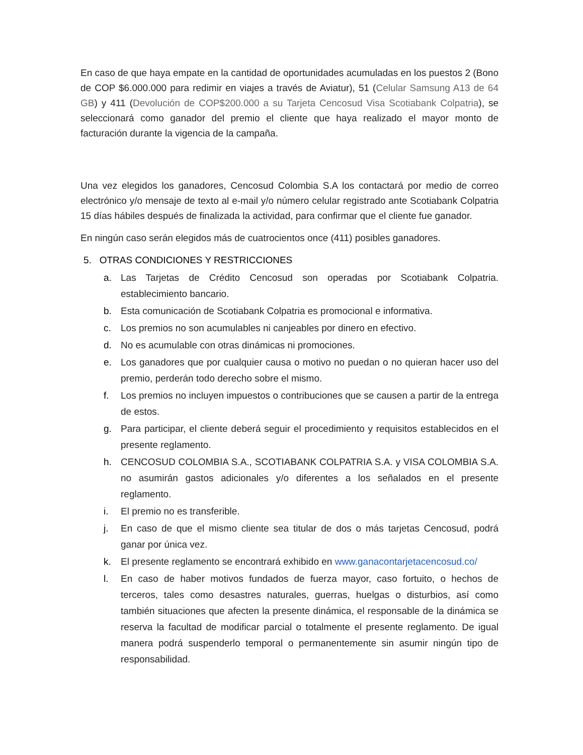En caso de que haya empate en la cantidad de oportunidades acumuladas en los puestos 2 (Bono de COP $6.000.000 para redimir en viajes a través de Aviatur), 51 (Celular Samsung A13 de 64 GB) y 411 (Devolución de COP$200.000 a su Tarjeta Cencosud Visa Scotiabank Colpatria), se seleccionará como ganador del premio el cliente que haya realizado el mayor monto de facturación durante la vigencia de la campaña.
Una vez elegidos los ganadores, Cencosud Colombia S.A los contactará por medio de correo electrónico y/o mensaje de texto al e-mail y/o número celular registrado ante Scotiabank Colpatria 15 días hábiles después de finalizada la actividad, para confirmar que el cliente fue ganador.
En ningún caso serán elegidos más de cuatrocientos once (411) posibles ganadores.
5. OTRAS CONDICIONES Y RESTRICCIONES
a. Las Tarjetas de Crédito Cencosud son operadas por Scotiabank Colpatria. establecimiento bancario.
b. Esta comunicación de Scotiabank Colpatria es promocional e informativa.
c. Los premios no son acumulables ni canjeables por dinero en efectivo.
d. No es acumulable con otras dinámicas ni promociones.
e. Los ganadores que por cualquier causa o motivo no puedan o no quieran hacer uso del premio, perderán todo derecho sobre el mismo.
f. Los premios no incluyen impuestos o contribuciones que se causen a partir de la entrega de estos.
g. Para participar, el cliente deberá seguir el procedimiento y requisitos establecidos en el presente reglamento.
h. CENCOSUD COLOMBIA S.A., SCOTIABANK COLPATRIA S.A. y VISA COLOMBIA S.A. no asumirán gastos adicionales y/o diferentes a los señalados en el presente reglamento.
i. El premio no es transferible.
j. En caso de que el mismo cliente sea titular de dos o más tarjetas Cencosud, podrá ganar por única vez.
k. El presente reglamento se encontrará exhibido en www.ganacontarjetacencosud.co/
l. En caso de haber motivos fundados de fuerza mayor, caso fortuito, o hechos de terceros, tales como desastres naturales, guerras, huelgas o disturbios, así como también situaciones que afecten la presente dinámica, el responsable de la dinámica se reserva la facultad de modificar parcial o totalmente el presente reglamento. De igual manera podrá suspenderlo temporal o permanentemente sin asumir ningún tipo de responsabilidad.